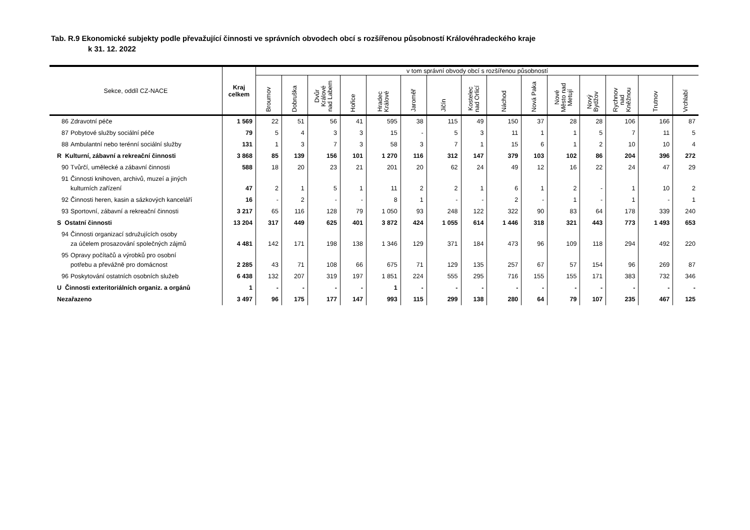Tab. R.9 Ekonomické subjekty podle převažující činnosti ve správních obvodech obcí s rozšířenou působností Královéhradeckého kraje
k 31. 12. 2022
| Sekce, oddíl CZ-NACE | Kraj celkem | v tom správní obvody obcí s rozšířenou působností | | | | | | | | | | | | | | |
| --- | --- | --- | --- | --- | --- | --- | --- | --- | --- | --- | --- | --- | --- | --- | --- | --- |
| | | Broumov | Dobruška | Dvůr Králové nad Labem | Hořice | Hradec Králové | Jaroměř | Jičín | Kostelec nad Orlicí | Náchod | Nová Paka | Nové Město nad Metují | Nový Bydžov | Rychnov nad Kněžnou | Trutnov | Vrchlabí |
| 86 Zdravotní péče | 1 569 | 22 | 51 | 56 | 41 | 595 | 38 | 115 | 49 | 150 | 37 | 28 | 28 | 106 | 166 | 87 |
| 87 Pobytové služby sociální péče | 79 | 5 | 4 | 3 | 3 | 15 | - | 5 | 3 | 11 | 1 | 1 | 5 | 7 | 11 | 5 |
| 88 Ambulantní nebo terénní sociální služby | 131 | 1 | 3 | 7 | 3 | 58 | 3 | 7 | 1 | 15 | 6 | 1 | 2 | 10 | 10 | 4 |
| R Kulturní, zábavní a rekreační činnosti | 3 868 | 85 | 139 | 156 | 101 | 1 270 | 116 | 312 | 147 | 379 | 103 | 102 | 86 | 204 | 396 | 272 |
| 90 Tvůrčí, umělecké a zábavní činnosti | 588 | 18 | 20 | 23 | 21 | 201 | 20 | 62 | 24 | 49 | 12 | 16 | 22 | 24 | 47 | 29 |
| 91 Činnosti knihoven, archivů, muzeí a jiných kulturních zařízení | 47 | 2 | 1 | 5 | 1 | 11 | 2 | 2 | 1 | 6 | 1 | 2 | - | 1 | 10 | 2 |
| 92 Činnosti heren, kasin a sázkových kanceláří | 16 | - | 2 | - | - | 8 | 1 | - | - | 2 | - | 1 | - | 1 | - | 1 |
| 93 Sportovní, zábavní a rekreační činnosti | 3 217 | 65 | 116 | 128 | 79 | 1 050 | 93 | 248 | 122 | 322 | 90 | 83 | 64 | 178 | 339 | 240 |
| S Ostatní činnosti | 13 204 | 317 | 449 | 625 | 401 | 3 872 | 424 | 1 055 | 614 | 1 446 | 318 | 321 | 443 | 773 | 1 493 | 653 |
| 94 Činnosti organizací sdružujících osoby za účelem prosazování společných zájmů | 4 481 | 142 | 171 | 198 | 138 | 1 346 | 129 | 371 | 184 | 473 | 96 | 109 | 118 | 294 | 492 | 220 |
| 95 Opravy počítačů a výrobků pro osobní potřebu a převážně pro domácnost | 2 285 | 43 | 71 | 108 | 66 | 675 | 71 | 129 | 135 | 257 | 67 | 57 | 154 | 96 | 269 | 87 |
| 96 Poskytování ostatních osobních služeb | 6 438 | 132 | 207 | 319 | 197 | 1 851 | 224 | 555 | 295 | 716 | 155 | 155 | 171 | 383 | 732 | 346 |
| U Činnosti exteritoriálních organiz. a orgánů | 1 | - | - | - | - | 1 | - | - | - | - | - | - | - | - | - | - |
| Nezařazeno | 3 497 | 96 | 175 | 177 | 147 | 993 | 115 | 299 | 138 | 280 | 64 | 79 | 107 | 235 | 467 | 125 |